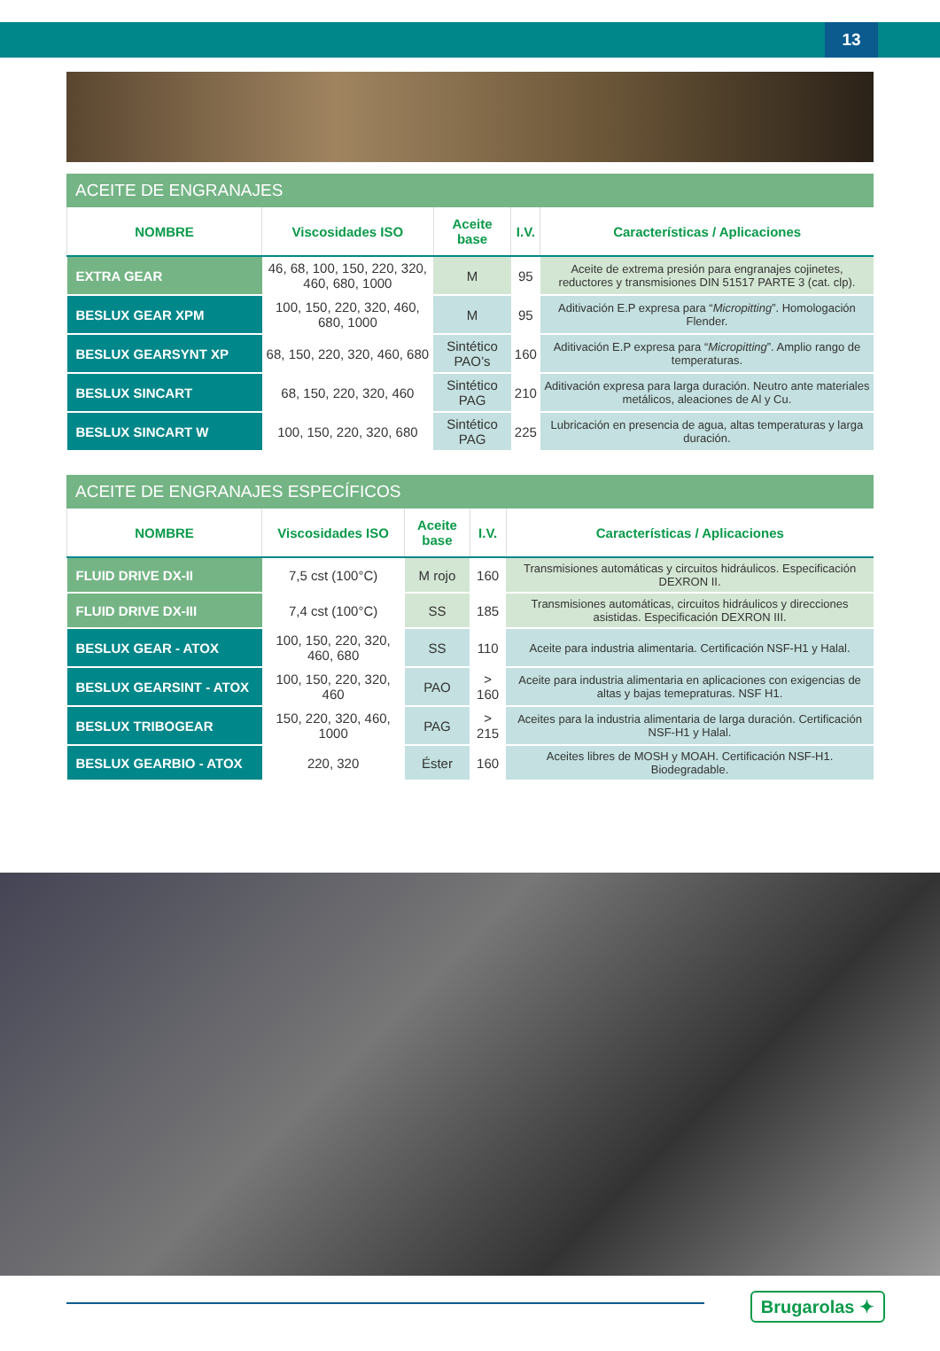13
ACEITE DE ENGRANAJES
| NOMBRE | Viscosidades ISO | Aceite base | I.V. | Características / Aplicaciones |
| --- | --- | --- | --- | --- |
| EXTRA GEAR | 46, 68, 100, 150, 220, 320, 460, 680, 1000 | M | 95 | Aceite de extrema presión para engranajes cojinetes, reductores y transmisiones DIN 51517 PARTE 3 (cat. clp). |
| BESLUX GEAR XPM | 100, 150, 220, 320, 460, 680, 1000 | M | 95 | Aditivación E.P expresa para “ Micropitting ”. Homologación Flender. |
| BESLUX GEARSYNT XP | 68, 150, 220, 320, 460, 680 | Sintético PAO’s | 160 | Aditivación E.P expresa para “ Micropitting ”. Amplio rango de temperaturas. |
| BESLUX SINCART | 68, 150, 220, 320, 460 | Sintético PAG | 210 | Aditivación expresa para larga duración. Neutro ante materiales metálicos, aleaciones de Al y Cu. |
| BESLUX SINCART W | 100, 150, 220, 320, 680 | Sintético PAG | 225 | Lubricación en presencia de agua, altas temperaturas y larga duración. |
ACEITE DE ENGRANAJES ESPECÍFICOS
| NOMBRE | Viscosidades ISO | Aceite base | I.V. | Características / Aplicaciones |
| --- | --- | --- | --- | --- |
| FLUID DRIVE DX-II | 7,5 cst (100°C) | M rojo | 160 | Transmisiones automáticas y circuitos hidráulicos. Especificación DEXRON II. |
| FLUID DRIVE DX-III | 7,4 cst (100°C) | SS | 185 | Transmisiones automáticas, circuitos hidráulicos y direcciones asistidas. Especificación DEXRON III. |
| BESLUX GEAR - ATOX | 100, 150, 220, 320, 460, 680 | SS | 110 | Aceite para industria alimentaria. Certificación NSF-H1 y Halal. |
| BESLUX GEARSINT - ATOX | 100, 150, 220, 320, 460 | PAO | > 160 | Aceite para industria alimentaria en aplicaciones con exigencias de altas y bajas temepraturas. NSF H1. |
| BESLUX TRIBOGEAR | 150, 220, 320, 460, 1000 | PAG | > 215 | Aceites para la industria alimentaria de larga duración. Certificación NSF-H1 y Halal. |
| BESLUX GEARBIO - ATOX | 220, 320 | Éster | 160 | Aceites libres de MOSH y MOAH. Certificación NSF-H1. Biodegradable. |
Brugarolas ✦